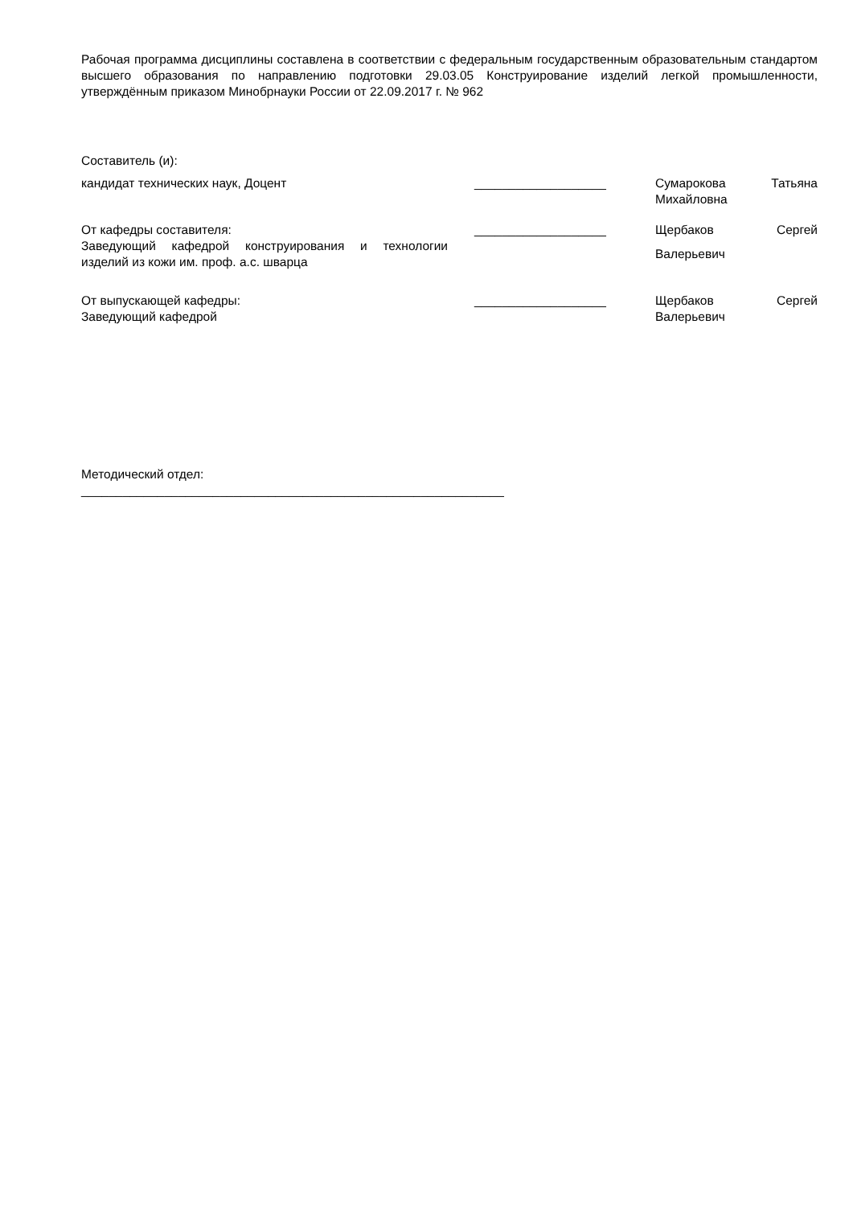Рабочая программа дисциплины составлена в соответствии с федеральным государственным образовательным стандартом высшего образования по направлению подготовки 29.03.05 Конструирование изделий легкой промышленности, утверждённым приказом Минобрнауки России от 22.09.2017 г. № 962
Составитель (и):
кандидат технических наук, Доцент ___________________ Сумарокова Татьяна Михайловна
От кафедры составителя:
Заведующий кафедрой конструирования и технологии изделий из кожи им. проф. а.с. шварца
___________________ Щербаков Сергей Валерьевич
От выпускающей кафедры:
Заведующий кафедрой
___________________ Щербаков Сергей Валерьевич
Методический отдел:
_____________________________________________________________